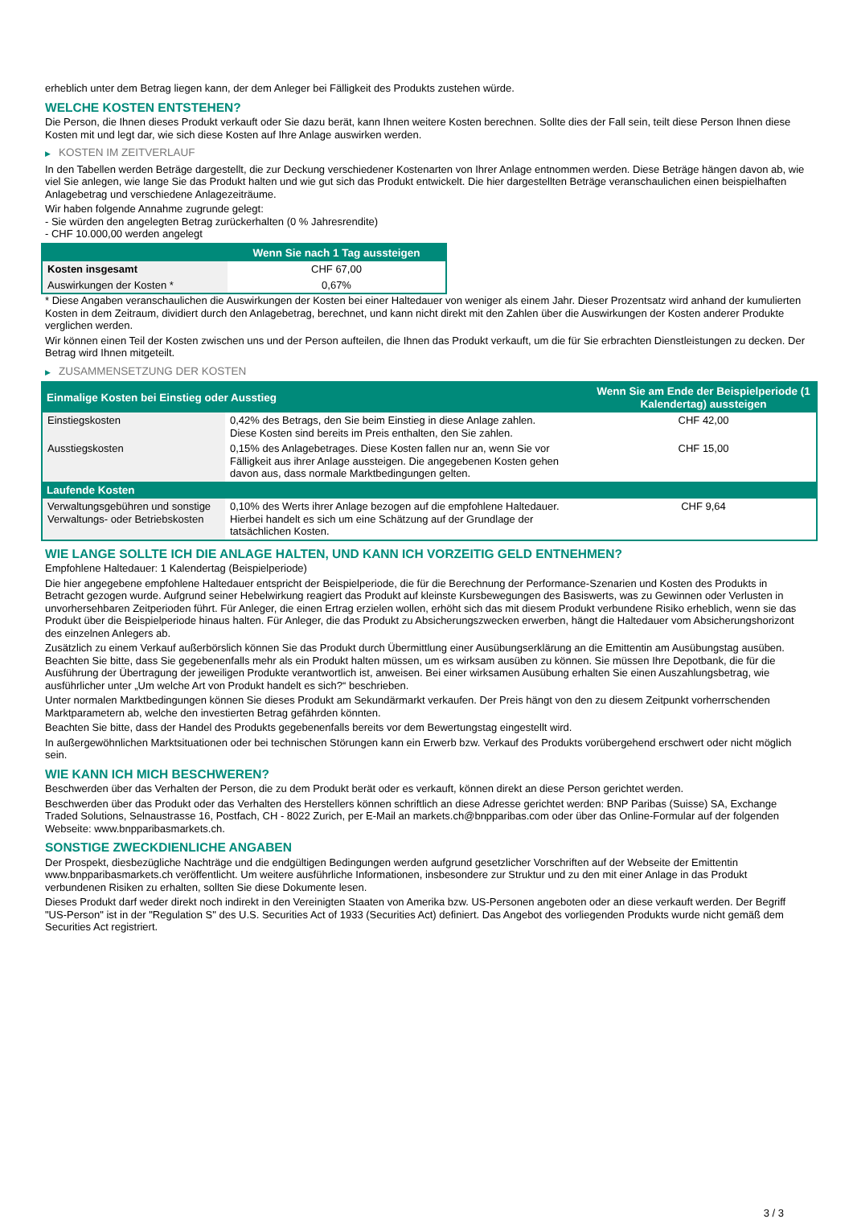erheblich unter dem Betrag liegen kann, der dem Anleger bei Fälligkeit des Produkts zustehen würde.
WELCHE KOSTEN ENTSTEHEN?
Die Person, die Ihnen dieses Produkt verkauft oder Sie dazu berät, kann Ihnen weitere Kosten berechnen. Sollte dies der Fall sein, teilt diese Person Ihnen diese Kosten mit und legt dar, wie sich diese Kosten auf Ihre Anlage auswirken werden.
▶ KOSTEN IM ZEITVERLAUF
In den Tabellen werden Beträge dargestellt, die zur Deckung verschiedener Kostenarten von Ihrer Anlage entnommen werden. Diese Beträge hängen davon ab, wie viel Sie anlegen, wie lange Sie das Produkt halten und wie gut sich das Produkt entwickelt. Die hier dargestellten Beträge veranschaulichen einen beispielhaften Anlagebetrag und verschiedene Anlagezeiträume.
Wir haben folgende Annahme zugrunde gelegt:
- Sie würden den angelegten Betrag zurückerhalten (0 % Jahresrendite)
- CHF 10.000,00 werden angelegt
| | Wenn Sie nach 1 Tag aussteigen |
| --- | --- |
| Kosten insgesamt | CHF 67,00 |
| Auswirkungen der Kosten * | 0,67% |
* Diese Angaben veranschaulichen die Auswirkungen der Kosten bei einer Haltedauer von weniger als einem Jahr. Dieser Prozentsatz wird anhand der kumulierten Kosten in dem Zeitraum, dividiert durch den Anlagebetrag, berechnet, und kann nicht direkt mit den Zahlen über die Auswirkungen der Kosten anderer Produkte verglichen werden.
Wir können einen Teil der Kosten zwischen uns und der Person aufteilen, die Ihnen das Produkt verkauft, um die für Sie erbrachten Dienstleistungen zu decken. Der Betrag wird Ihnen mitgeteilt.
▶ ZUSAMMENSETZUNG DER KOSTEN
| Einmalige Kosten bei Einstieg oder Ausstieg | | Wenn Sie am Ende der Beispielperiode (1 Kalendertag) aussteigen |
| --- | --- | --- |
| Einstiegskosten | 0,42% des Betrags, den Sie beim Einstieg in diese Anlage zahlen. Diese Kosten sind bereits im Preis enthalten, den Sie zahlen. | CHF 42,00 |
| Ausstiegskosten | 0,15% des Anlagebetrages. Diese Kosten fallen nur an, wenn Sie vor Fälligkeit aus ihrer Anlage aussteigen. Die angegebenen Kosten gehen davon aus, dass normale Marktbedingungen gelten. | CHF 15,00 |
| Laufende Kosten | | |
| Verwaltungsgebühren und sonstige Verwaltungs- oder Betriebskosten | 0,10% des Werts ihrer Anlage bezogen auf die empfohlene Haltedauer. Hierbei handelt es sich um eine Schätzung auf der Grundlage der tatsächlichen Kosten. | CHF 9,64 |
WIE LANGE SOLLTE ICH DIE ANLAGE HALTEN, UND KANN ICH VORZEITIG GELD ENTNEHMEN?
Empfohlene Haltedauer: 1 Kalendertag (Beispielperiode)
Die hier angegebene empfohlene Haltedauer entspricht der Beispielperiode, die für die Berechnung der Performance-Szenarien und Kosten des Produkts in Betracht gezogen wurde. Aufgrund seiner Hebelwirkung reagiert das Produkt auf kleinste Kursbewegungen des Basiswerts, was zu Gewinnen oder Verlusten in unvorhersehbaren Zeitperioden führt. Für Anleger, die einen Ertrag erzielen wollen, erhöht sich das mit diesem Produkt verbundene Risiko erheblich, wenn sie das Produkt über die Beispielperiode hinaus halten. Für Anleger, die das Produkt zu Absicherungszwecken erwerben, hängt die Haltedauer vom Absicherungshorizont des einzelnen Anlegers ab.
Zusätzlich zu einem Verkauf außerbörslich können Sie das Produkt durch Übermittlung einer Ausübungserklärung an die Emittentin am Ausübungstag ausüben. Beachten Sie bitte, dass Sie gegebenenfalls mehr als ein Produkt halten müssen, um es wirksam ausüben zu können. Sie müssen Ihre Depotbank, die für die Ausführung der Übertragung der jeweiligen Produkte verantwortlich ist, anweisen. Bei einer wirksamen Ausübung erhalten Sie einen Auszahlungsbetrag, wie ausführlicher unter „Um welche Art von Produkt handelt es sich?“ beschrieben.
Unter normalen Marktbedingungen können Sie dieses Produkt am Sekundärmarkt verkaufen. Der Preis hängt von den zu diesem Zeitpunkt vorherrschenden Marktparametern ab, welche den investierten Betrag gefährden könnten.
Beachten Sie bitte, dass der Handel des Produkts gegebenenfalls bereits vor dem Bewertungstag eingestellt wird.
In außergewöhnlichen Marktsituationen oder bei technischen Störungen kann ein Erwerb bzw. Verkauf des Produkts vorübergehend erschwert oder nicht möglich sein.
WIE KANN ICH MICH BESCHWEREN?
Beschwerden über das Verhalten der Person, die zu dem Produkt berät oder es verkauft, können direkt an diese Person gerichtet werden.
Beschwerden über das Produkt oder das Verhalten des Herstellers können schriftlich an diese Adresse gerichtet werden: BNP Paribas (Suisse) SA, Exchange Traded Solutions, Selnaustrasse 16, Postfach, CH - 8022 Zurich, per E-Mail an markets.ch@bnpparibas.com oder über das Online-Formular auf der folgenden Webseite: www.bnpparibasmarkets.ch.
SONSTIGE ZWECKDIENLICHE ANGABEN
Der Prospekt, diesbezügliche Nachträge und die endgültigen Bedingungen werden aufgrund gesetzlicher Vorschriften auf der Webseite der Emittentin www.bnpparibasmarkets.ch veröffentlicht. Um weitere ausführliche Informationen, insbesondere zur Struktur und zu den mit einer Anlage in das Produkt verbundenen Risiken zu erhalten, sollten Sie diese Dokumente lesen.
Dieses Produkt darf weder direkt noch indirekt in den Vereinigten Staaten von Amerika bzw. US-Personen angeboten oder an diese verkauft werden. Der Begriff "US-Person" ist in der "Regulation S" des U.S. Securities Act of 1933 (Securities Act) definiert. Das Angebot des vorliegenden Produkts wurde nicht gemäß dem Securities Act registriert.
3 / 3